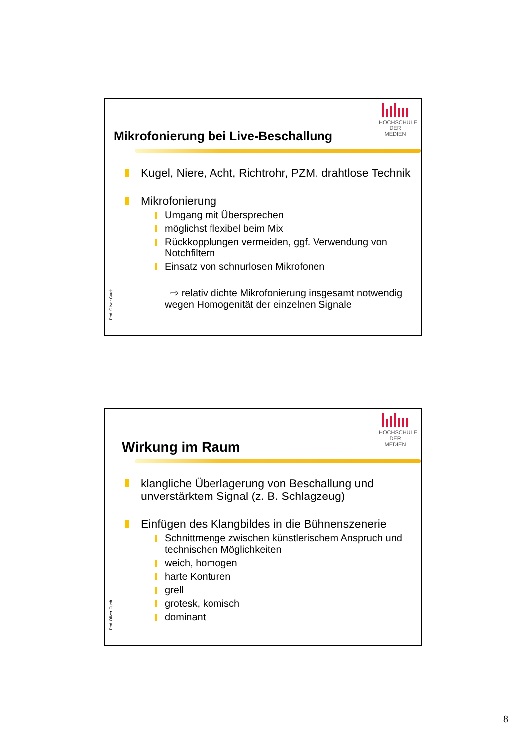HOCHSCHULE
DER MEDIEN
Mikrofonierung bei Live-Beschallung
Kugel, Niere, Acht, Richtrohr, PZM, drahtlose Technik
Mikrofonierung
Umgang mit Übersprechen
möglichst flexibel beim Mix
Rückkopplungen vermeiden, ggf. Verwendung von Notchfiltern
Einsatz von schnurlosen Mikrofonen
⇨ relativ dichte Mikrofonierung insgesamt notwendig wegen Homogenität der einzelnen Signale
Prof. Oliver Curdt
HOCHSCHULE
DER MEDIEN
Wirkung im Raum
klangliche Überlagerung von Beschallung und unverstärktem Signal (z. B. Schlagzeug)
Einfügen des Klangbildes in die Bühnenszenerie
Schnittmenge zwischen künstlerischem Anspruch und technischen Möglichkeiten
weich, homogen
harte Konturen
grell
grotesk, komisch
dominant
Prof. Oliver Curdt
8